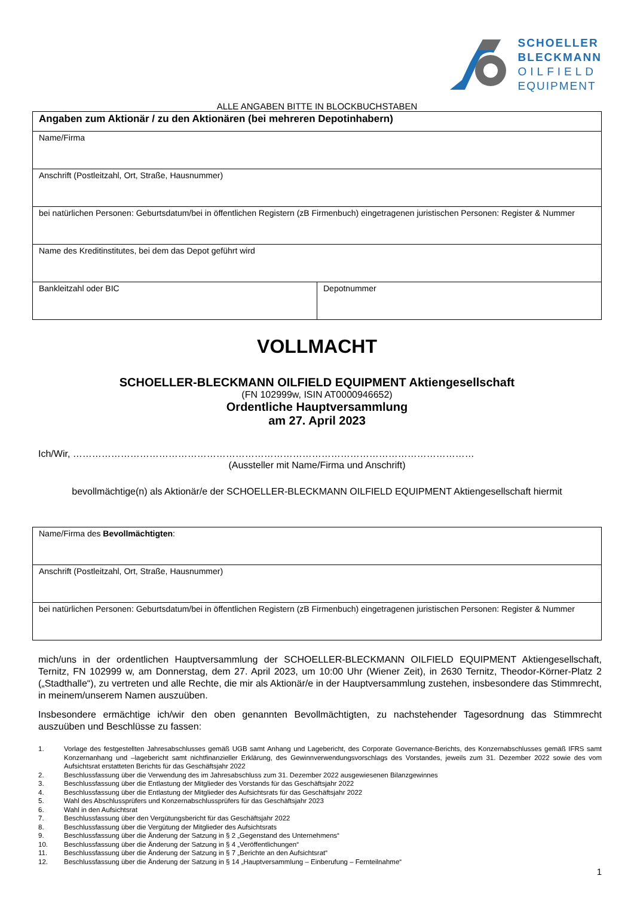SCHOELLER
BLECKMANN
OILFIELD
EQUIPMENT
ALLE ANGABEN BITTE IN BLOCKBUCHSTABEN
| Angaben zum Aktionär / zu den Aktionären (bei mehreren Depotinhabern) | |
| Name/Firma | |
| Anschrift (Postleitzahl, Ort, Straße, Hausnummer) | |
| bei natürlichen Personen: Geburtsdatum/bei in öffentlichen Registern (zB Firmenbuch) eingetragenen juristischen Personen: Register & Nummer | |
| Name des Kreditinstitutes, bei dem das Depot geführt wird | |
| Bankleitzahl oder BIC | Depotnummer |
VOLLMACHT
SCHOELLER-BLECKMANN OILFIELD EQUIPMENT Aktiengesellschaft
(FN 102999w, ISIN AT0000946652)
Ordentliche Hauptversammlung
am 27. April 2023
Ich/Wir, ………………………………………………………………………………………………………………
(Aussteller mit Name/Firma und Anschrift)
bevollmächtige(n) als Aktionär/e der SCHOELLER-BLECKMANN OILFIELD EQUIPMENT Aktiengesellschaft hiermit
| Name/Firma des Bevollmächtigten : |
| Anschrift (Postleitzahl, Ort, Straße, Hausnummer) |
| bei natürlichen Personen: Geburtsdatum/bei in öffentlichen Registern (zB Firmenbuch) eingetragenen juristischen Personen: Register & Nummer |
mich/uns in der ordentlichen Hauptversammlung der SCHOELLER-BLECKMANN OILFIELD EQUIPMENT Aktiengesellschaft, Ternitz, FN 102999 w, am Donnerstag, dem 27. April 2023, um 10:00 Uhr (Wiener Zeit), in 2630 Ternitz, Theodor-Körner-Platz 2 („Stadthalle“), zu vertreten und alle Rechte, die mir als Aktionär/e in der Hauptversammlung zustehen, insbesondere das Stimmrecht, in meinem/unserem Namen auszuüben.
Insbesondere ermächtige ich/wir den oben genannten Bevollmächtigten, zu nachstehender Tagesordnung das Stimmrecht auszuüben und Beschlüsse zu fassen:
1. Vorlage des festgestellten Jahresabschlusses gemäß UGB samt Anhang und Lagebericht, des Corporate Governance-Berichts, des Konzernabschlusses gemäß IFRS samt Konzernanhang und –lagebericht samt nichtfinanzieller Erklärung, des Gewinnverwendungsvorschlags des Vorstandes, jeweils zum 31. Dezember 2022 sowie des vom Aufsichtsrat erstatteten Berichts für das Geschäftsjahr 2022
2. Beschlussfassung über die Verwendung des im Jahresabschluss zum 31. Dezember 2022 ausgewiesenen Bilanzgewinnes
3. Beschlussfassung über die Entlastung der Mitglieder des Vorstands für das Geschäftsjahr 2022
4. Beschlussfassung über die Entlastung der Mitglieder des Aufsichtsrats für das Geschäftsjahr 2022
5. Wahl des Abschlussprüfers und Konzernabschlussprüfers für das Geschäftsjahr 2023
6. Wahl in den Aufsichtsrat
7. Beschlussfassung über den Vergütungsbericht für das Geschäftsjahr 2022
8. Beschlussfassung über die Vergütung der Mitglieder des Aufsichtsrats
9. Beschlussfassung über die Änderung der Satzung in § 2 „Gegenstand des Unternehmens“
10. Beschlussfassung über die Änderung der Satzung in § 4 „Veröffentlichungen“
11. Beschlussfassung über die Änderung der Satzung in § 7 „Berichte an den Aufsichtsrat“
12. Beschlussfassung über die Änderung der Satzung in § 14 „Hauptversammlung – Einberufung – Fernteilnahme“
1